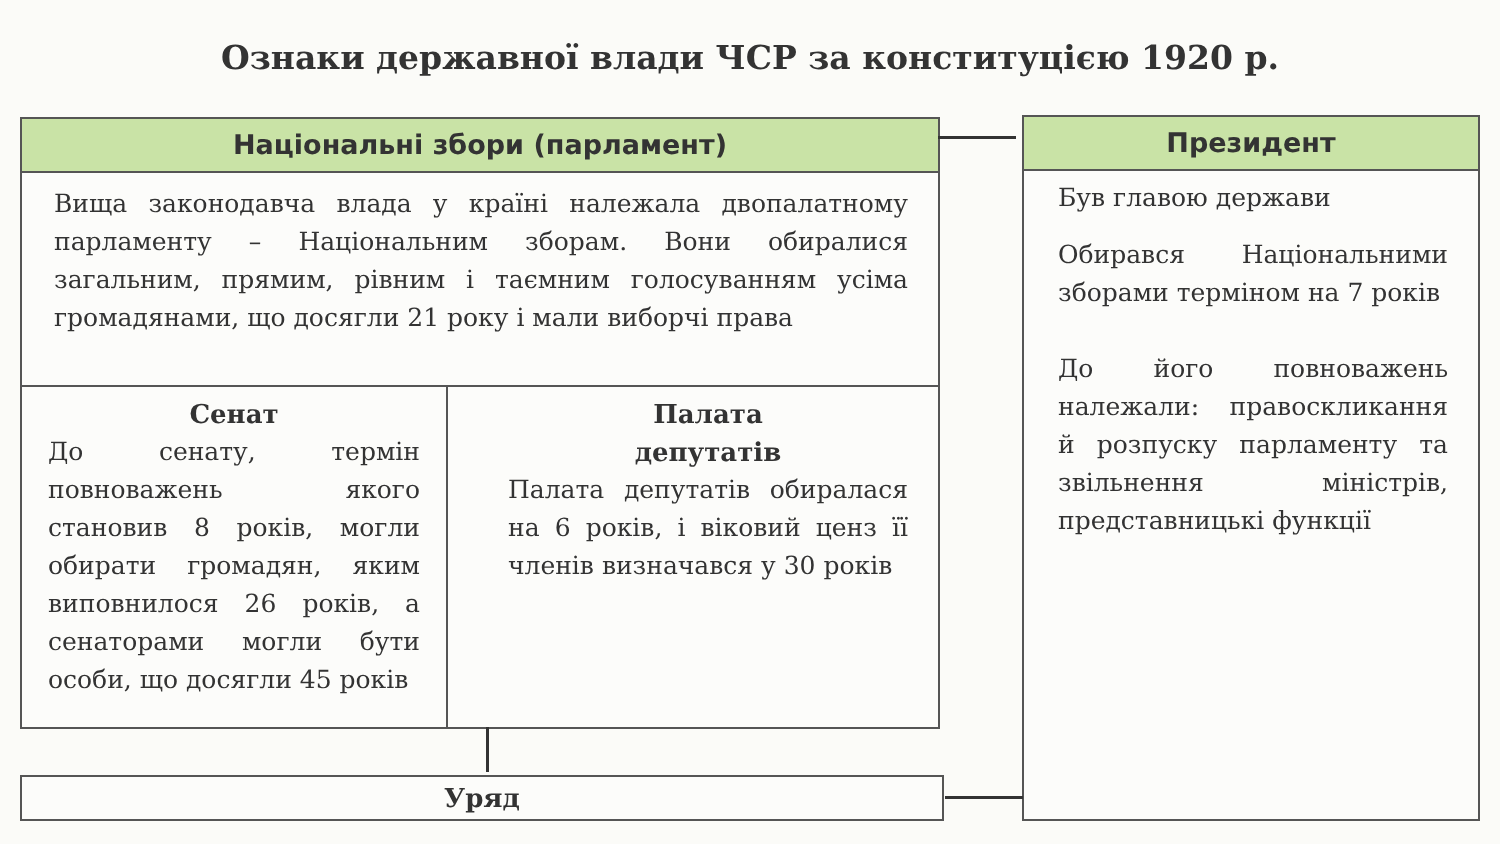Ознаки державної влади ЧСР за конституцією 1920 р.
Національні збори (парламент)
Вища законодавча влада у країні належала двопалатному парламенту – Національним зборам. Вони обиралися загальним, прямим, рівним і таємним голосуванням усіма громадянами, що досягли 21 року і мали виборчі права
Сенат
До сенату, термін повноважень якого становив 8 років, могли обирати громадян, яким виповнилося 26 років, а сенаторами могли бути особи, що досягли 45 років
Палата
депутатів
Палата депутатів обиралася на 6 років, і віковий ценз її членів визначався у 30 років
Президент
Був главою держави
Обирався Національними зборами терміном на 7 років
До його повноважень належали: правосклика­ння й розпуску парламенту та звільнення міністрів, представницькі функції
Уряд